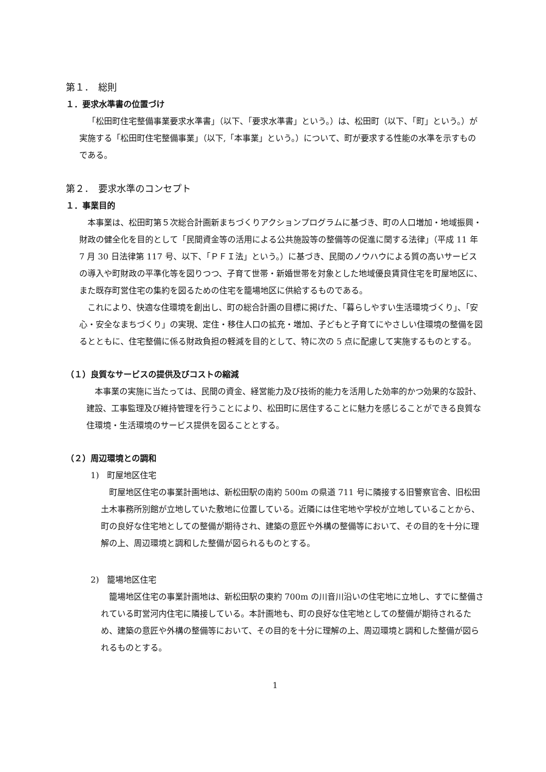第１．　総則
１．要求水準書の位置づけ
「松田町住宅整備事業要求水準書」（以下、「要求水準書」という。）は、松田町（以下、「町」という。）が実施する「松田町住宅整備事業」（以下,「本事業」という。）について、町が要求する性能の水準を示すものである。
第２．　要求水準のコンセプト
１．事業目的
本事業は、松田町第５次総合計画新まちづくりアクションプログラムに基づき、町の人口増加・地域振興・財政の健全化を目的として「民間資金等の活用による公共施設等の整備等の促進に関する法律」（平成 11 年 7 月 30 日法律第 117 号、以下、「ＰＦＩ法」という。）に基づき、民間のノウハウによる質の高いサービスの導入や町財政の平準化等を図りつつ、子育て世帯・新婚世帯を対象とした地域優良賃貸住宅を町屋地区に、また既存町営住宅の集約を図るための住宅を籠場地区に供給するものである。
これにより、快適な住環境を創出し、町の総合計画の目標に掲げた、「暮らしやすい生活環境づくり」、「安心・安全なまちづくり」の実現、定住・移住人口の拡充・増加、子どもと子育てにやさしい住環境の整備を図るとともに、住宅整備に係る財政負担の軽減を目的として、特に次の 5 点に配慮して実施するものとする。
（１）良質なサービスの提供及びコストの縮減
本事業の実施に当たっては、民間の資金、経営能力及び技術的能力を活用した効率的かつ効果的な設計、建設、工事監理及び維持管理を行うことにより、松田町に居住することに魅力を感じることができる良質な住環境・生活環境のサービス提供を図ることとする。
（２）周辺環境との調和
1)　町屋地区住宅
町屋地区住宅の事業計画地は、新松田駅の南約 500m の県道 711 号に隣接する旧警察官舎、旧松田土木事務所別館が立地していた敷地に位置している。近隣には住宅地や学校が立地していることから、町の良好な住宅地としての整備が期待され、建築の意匠や外構の整備等において、その目的を十分に理解の上、周辺環境と調和した整備が図られるものとする。
2)　籠場地区住宅
籠場地区住宅の事業計画地は、新松田駅の東約 700m の川音川沿いの住宅地に立地し、すでに整備されている町営河内住宅に隣接している。本計画地も、町の良好な住宅地としての整備が期待されるため、建築の意匠や外構の整備等において、その目的を十分に理解の上、周辺環境と調和した整備が図られるものとする。
1